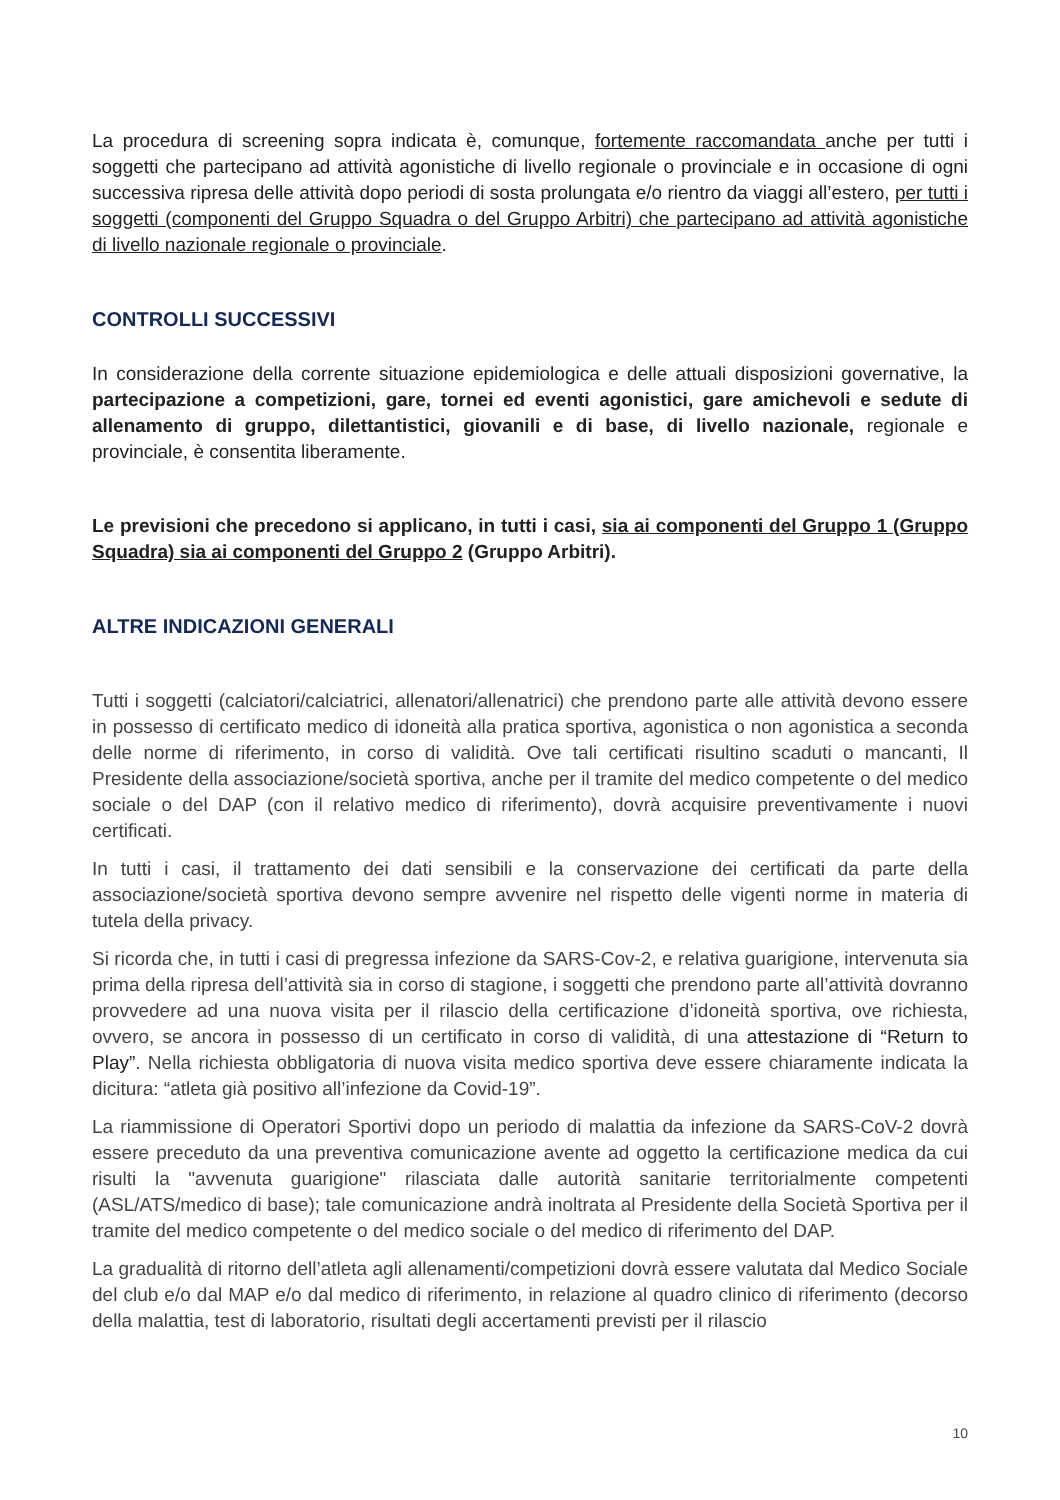La procedura di screening sopra indicata è, comunque, fortemente raccomandata anche per tutti i soggetti che partecipano ad attività agonistiche di livello regionale o provinciale e in occasione di ogni successiva ripresa delle attività dopo periodi di sosta prolungata e/o rientro da viaggi all’estero, per tutti i soggetti (componenti del Gruppo Squadra o del Gruppo Arbitri) che partecipano ad attività agonistiche di livello nazionale regionale o provinciale.
CONTROLLI SUCCESSIVI
In considerazione della corrente situazione epidemiologica e delle attuali disposizioni governative, la partecipazione a competizioni, gare, tornei ed eventi agonistici, gare amichevoli e sedute di allenamento di gruppo, dilettantistici, giovanili e di base, di livello nazionale, regionale e provinciale, è consentita liberamente.
Le previsioni che precedono si applicano, in tutti i casi, sia ai componenti del Gruppo 1 (Gruppo Squadra) sia ai componenti del Gruppo 2 (Gruppo Arbitri).
ALTRE INDICAZIONI GENERALI
Tutti i soggetti (calciatori/calciatrici, allenatori/allenatrici) che prendono parte alle attività devono essere in possesso di certificato medico di idoneità alla pratica sportiva, agonistica o non agonistica a seconda delle norme di riferimento, in corso di validità. Ove tali certificati risultino scaduti o mancanti, Il Presidente della associazione/società sportiva, anche per il tramite del medico competente o del medico sociale o del DAP (con il relativo medico di riferimento), dovrà acquisire preventivamente i nuovi certificati.
In tutti i casi, il trattamento dei dati sensibili e la conservazione dei certificati da parte della associazione/società sportiva devono sempre avvenire nel rispetto delle vigenti norme in materia di tutela della privacy.
Si ricorda che, in tutti i casi di pregressa infezione da SARS-Cov-2, e relativa guarigione, intervenuta sia prima della ripresa dell’attività sia in corso di stagione, i soggetti che prendono parte all’attività dovranno provvedere ad una nuova visita per il rilascio della certificazione d’idoneità sportiva, ove richiesta, ovvero, se ancora in possesso di un certificato in corso di validità, di una attestazione di “Return to Play”. Nella richiesta obbligatoria di nuova visita medico sportiva deve essere chiaramente indicata la dicitura: “atleta già positivo all’infezione da Covid-19”.
La riammissione di Operatori Sportivi dopo un periodo di malattia da infezione da SARS-CoV-2 dovrà essere preceduto da una preventiva comunicazione avente ad oggetto la certificazione medica da cui risulti la "avvenuta guarigione" rilasciata dalle autorità sanitarie territorialmente competenti (ASL/ATS/medico di base); tale comunicazione andrà inoltrata al Presidente della Società Sportiva per il tramite del medico competente o del medico sociale o del medico di riferimento del DAP.
La gradualità di ritorno dell’atleta agli allenamenti/competizioni dovrà essere valutata dal Medico Sociale del club e/o dal MAP e/o dal medico di riferimento, in relazione al quadro clinico di riferimento (decorso della malattia, test di laboratorio, risultati degli accertamenti previsti per il rilascio
10